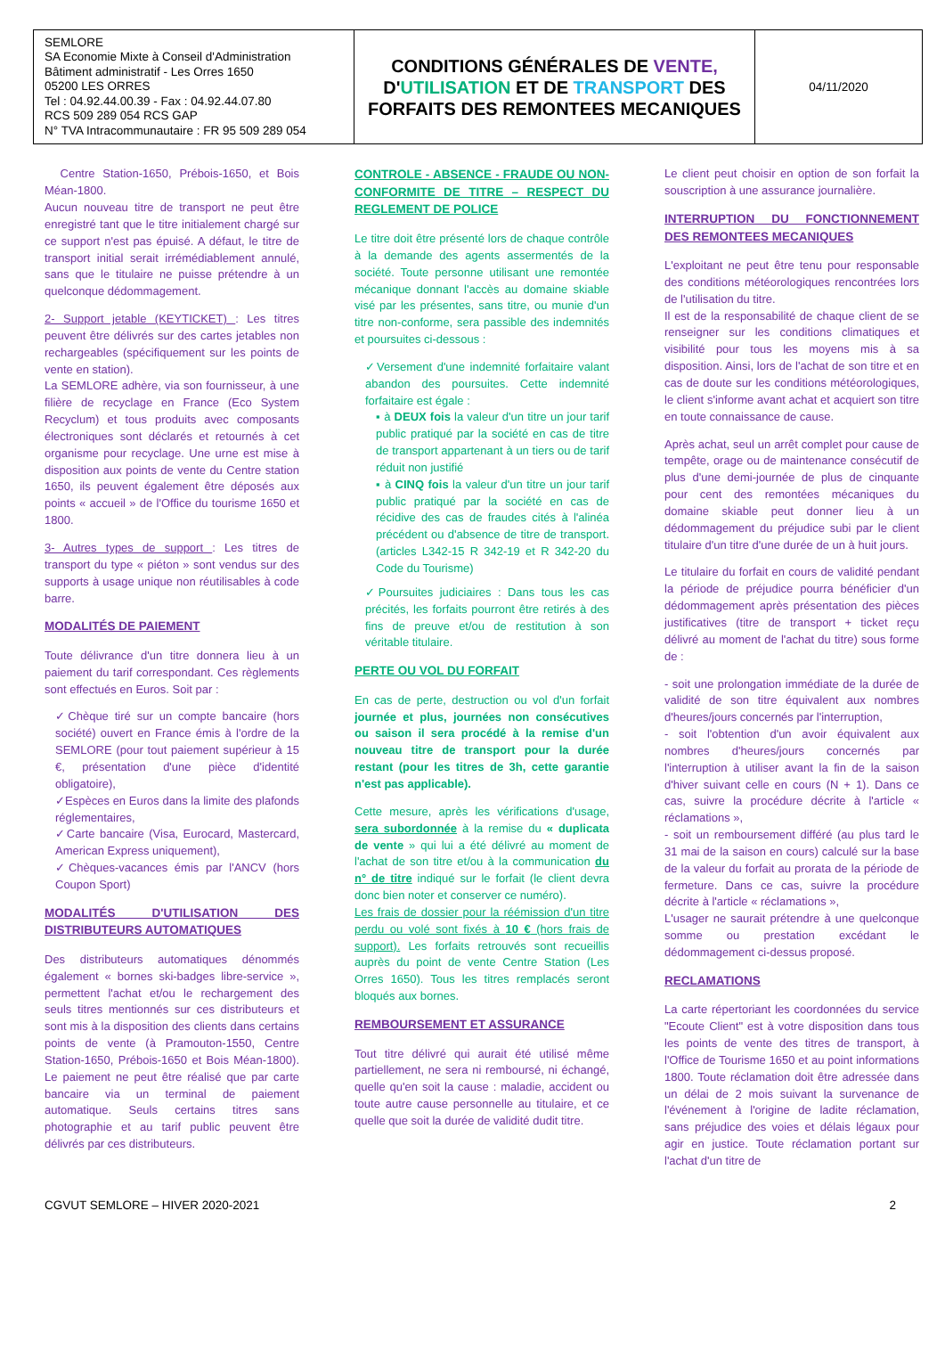| SEMLORE SA Economie Mixte à Conseil d'Administration Bâtiment administratif - Les Orres 1650 05200 LES ORRES Tel : 04.92.44.00.39 - Fax : 04.92.44.07.80 RCS 509 289 054 RCS GAP N° TVA Intracommunautaire : FR 95 509 289 054 | CONDITIONS GÉNÉRALES DE VENTE, D' UTILISATION ET DE TRANSPORT DES FORFAITS DES REMONTEES MECANIQUES | 04/11/2020 |
Centre Station-1650, Prébois-1650, et Bois Méan-1800.
Aucun nouveau titre de transport ne peut être enregistré tant que le titre initialement chargé sur ce support n'est pas épuisé. A défaut, le titre de transport initial serait irrémédiablement annulé, sans que le titulaire ne puisse prétendre à un quelconque dédommagement.
2- Support jetable (KEYTICKET) : Les titres peuvent être délivrés sur des cartes jetables non rechargeables (spécifiquement sur les points de vente en station).
La SEMLORE adhère, via son fournisseur, à une filière de recyclage en France (Eco System Recyclum) et tous produits avec composants électroniques sont déclarés et retournés à cet organisme pour recyclage. Une urne est mise à disposition aux points de vente du Centre station 1650, ils peuvent également être déposés aux points « accueil » de l'Office du tourisme 1650 et 1800.
3- Autres types de support : Les titres de transport du type « piéton » sont vendus sur des supports à usage unique non réutilisables à code barre.
MODALITÉS DE PAIEMENT
Toute délivrance d'un titre donnera lieu à un paiement du tarif correspondant. Ces règlements sont effectués en Euros. Soit par :
✓Chèque tiré sur un compte bancaire (hors société) ouvert en France émis à l'ordre de la SEMLORE (pour tout paiement supérieur à 15 €, présentation d'une pièce d'identité obligatoire),
✓Espèces en Euros dans la limite des plafonds réglementaires,
✓Carte bancaire (Visa, Eurocard, Mastercard, American Express uniquement),
✓Chèques-vacances émis par l'ANCV (hors Coupon Sport)
MODALITÉS D'UTILISATION DES DISTRIBUTEURS AUTOMATIQUES
Des distributeurs automatiques dénommés également « bornes ski-badges libre-service », permettent l'achat et/ou le rechargement des seuls titres mentionnés sur ces distributeurs et sont mis à la disposition des clients dans certains points de vente (à Pramouton-1550, Centre Station-1650, Prébois-1650 et Bois Méan-1800). Le paiement ne peut être réalisé que par carte bancaire via un terminal de paiement automatique. Seuls certains titres sans photographie et au tarif public peuvent être délivrés par ces distributeurs.
CONTROLE - ABSENCE - FRAUDE OU NON-CONFORMITE DE TITRE – RESPECT DU REGLEMENT DE POLICE
Le titre doit être présenté lors de chaque contrôle à la demande des agents assermentés de la société. Toute personne utilisant une remontée mécanique donnant l'accès au domaine skiable visé par les présentes, sans titre, ou munie d'un titre non-conforme, sera passible des indemnités et poursuites ci-dessous :
✓Versement d'une indemnité forfaitaire valant abandon des poursuites. Cette indemnité forfaitaire est égale :
▪ à DEUX fois la valeur d'un titre un jour tarif public pratiqué par la société en cas de titre de transport appartenant à un tiers ou de tarif réduit non justifié
▪ à CINQ fois la valeur d'un titre un jour tarif public pratiqué par la société en cas de récidive des cas de fraudes cités à l'alinéa précédent ou d'absence de titre de transport. (articles L342-15 R 342-19 et R 342-20 du Code du Tourisme)
✓Poursuites judiciaires : Dans tous les cas précités, les forfaits pourront être retirés à des fins de preuve et/ou de restitution à son véritable titulaire.
PERTE OU VOL DU FORFAIT
En cas de perte, destruction ou vol d'un forfait journée et plus, journées non consécutives ou saison il sera procédé à la remise d'un nouveau titre de transport pour la durée restant (pour les titres de 3h, cette garantie n'est pas applicable).
Cette mesure, après les vérifications d'usage, sera subordonnée à la remise du « duplicata de vente » qui lui a été délivré au moment de l'achat de son titre et/ou à la communication du n° de titre indiqué sur le forfait (le client devra donc bien noter et conserver ce numéro).
Les frais de dossier pour la réémission d'un titre perdu ou volé sont fixés à 10 € (hors frais de support). Les forfaits retrouvés sont recueillis auprès du point de vente Centre Station (Les Orres 1650). Tous les titres remplacés seront bloqués aux bornes.
REMBOURSEMENT ET ASSURANCE
Tout titre délivré qui aurait été utilisé même partiellement, ne sera ni remboursé, ni échangé, quelle qu'en soit la cause : maladie, accident ou toute autre cause personnelle au titulaire, et ce quelle que soit la durée de validité dudit titre.
Le client peut choisir en option de son forfait la souscription à une assurance journalière.
INTERRUPTION DU FONCTIONNEMENT DES REMONTEES MECANIQUES
L'exploitant ne peut être tenu pour responsable des conditions météorologiques rencontrées lors de l'utilisation du titre.
Il est de la responsabilité de chaque client de se renseigner sur les conditions climatiques et visibilité pour tous les moyens mis à sa disposition. Ainsi, lors de l'achat de son titre et en cas de doute sur les conditions météorologiques, le client s'informe avant achat et acquiert son titre en toute connaissance de cause.
Après achat, seul un arrêt complet pour cause de tempête, orage ou de maintenance consécutif de plus d'une demi-journée de plus de cinquante pour cent des remontées mécaniques du domaine skiable peut donner lieu à un dédommagement du préjudice subi par le client titulaire d'un titre d'une durée de un à huit jours.
Le titulaire du forfait en cours de validité pendant la période de préjudice pourra bénéficier d'un dédommagement après présentation des pièces justificatives (titre de transport + ticket reçu délivré au moment de l'achat du titre) sous forme de :
- soit une prolongation immédiate de la durée de validité de son titre équivalent aux nombres d'heures/jours concernés par l'interruption,
- soit l'obtention d'un avoir équivalent aux nombres d'heures/jours concernés par l'interruption à utiliser avant la fin de la saison d'hiver suivant celle en cours (N + 1). Dans ce cas, suivre la procédure décrite à l'article « réclamations »,
- soit un remboursement différé (au plus tard le 31 mai de la saison en cours) calculé sur la base de la valeur du forfait au prorata de la période de fermeture. Dans ce cas, suivre la procédure décrite à l'article « réclamations »,
L'usager ne saurait prétendre à une quelconque somme ou prestation excédant le dédommagement ci-dessus proposé.
RECLAMATIONS
La carte répertoriant les coordonnées du service "Ecoute Client" est à votre disposition dans tous les points de vente des titres de transport, à l'Office de Tourisme 1650 et au point informations 1800. Toute réclamation doit être adressée dans un délai de 2 mois suivant la survenance de l'événement à l'origine de ladite réclamation, sans préjudice des voies et délais légaux pour agir en justice. Toute réclamation portant sur l'achat d'un titre de
CGVUT SEMLORE – HIVER 2020-2021 2